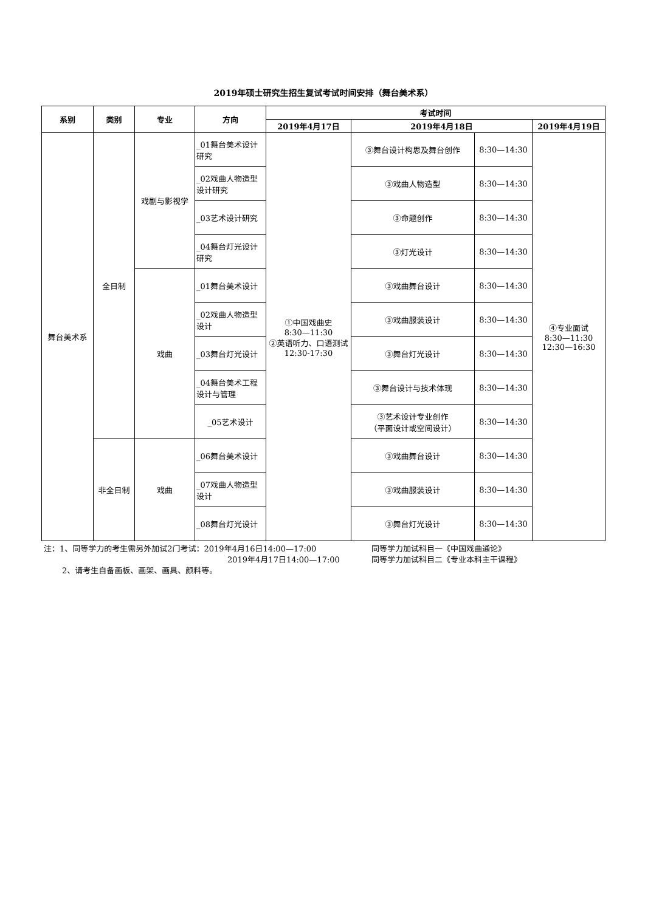2019年硕士研究生招生复试考试时间安排（舞台美术系）
| 系别 | 类别 | 专业 | 方向 | 考试时间 | | | |
| --- | --- | --- | --- | --- | --- | --- | --- |
| | | | | 2019年4月17日 | 2019年4月18日 | | 2019年4月19日 |
| 舞台美术系 | 全日制 | 戏剧与影视学 | _01舞台美术设计研究 | ①中国戏曲史 8:30—11:30 ②英语听力、口语测试12:30-17:30 | ③舞台设计构思及舞台创作 | 8:30—14:30 | ④专业面试 8:30—11:30 12:30—16:30 |
| | | | _02戏曲人物造型设计研究 | | ③戏曲人物造型 | 8:30—14:30 | |
| | | | _03艺术设计研究 | | ③命题创作 | 8:30—14:30 | |
| | | | _04舞台灯光设计研究 | | ③灯光设计 | 8:30—14:30 | |
| | | 戏曲 | _01舞台美术设计 | | ③戏曲舞台设计 | 8:30—14:30 | |
| | | | _02戏曲人物造型设计 | | ③戏曲服装设计 | 8:30—14:30 | |
| | | | _03舞台灯光设计 | | ③舞台灯光设计 | 8:30—14:30 | |
| | | | _04舞台美术工程设计与管理 | | ③舞台设计与技术体现 | 8:30—14:30 | |
| | | | _05艺术设计 | | ③艺术设计专业创作 （平面设计或空间设计） | 8:30—14:30 | |
| | 非全日制 | 戏曲 | _06舞台美术设计 | | ③戏曲舞台设计 | 8:30—14:30 | |
| | | | _07戏曲人物造型设计 | | ③戏曲服装设计 | 8:30—14:30 | |
| | | | _08舞台灯光设计 | | ③舞台灯光设计 | 8:30—14:30 | |
注：1、同等学力的考生需另外加试2门考试：2019年4月16日14:00—17:00 同等学力加试科目一《中国戏曲通论》
2019年4月17日14:00—17:00 同等学力加试科目二《专业本科主干课程》
2、请考生自备画板、画架、画具、颜料等。